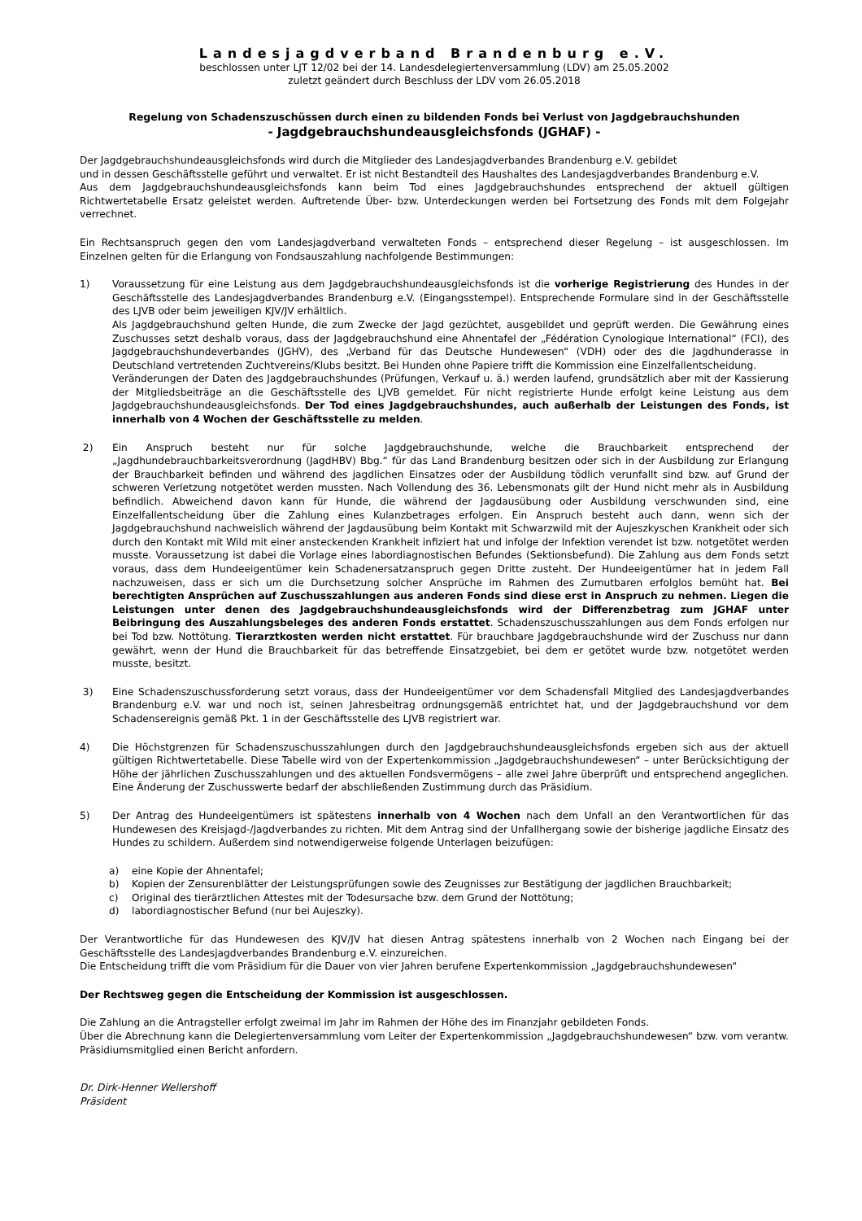Landesjagdverband Brandenburg e.V.
beschlossen unter LJT 12/02 bei der 14. Landesdelegiertenversammlung (LDV) am 25.05.2002
zuletzt geändert durch Beschluss der LDV vom 26.05.2018
Regelung von Schadenszuschüssen durch einen zu bildenden Fonds bei Verlust von Jagdgebrauchshunden
- Jagdgebrauchshundeausgleichsfonds (JGHAF) -
Der Jagdgebrauchshundeausgleichsfonds wird durch die Mitglieder des Landesjagdverbandes Brandenburg e.V. gebildet
und in dessen Geschäftsstelle geführt und verwaltet. Er ist nicht Bestandteil des Haushaltes des Landesjagdverbandes Brandenburg e.V.
Aus dem Jagdgebrauchshundeausgleichsfonds kann beim Tod eines Jagdgebrauchshundes entsprechend der aktuell gültigen Richtwertetabelle Ersatz geleistet werden. Auftretende Über- bzw. Unterdeckungen werden bei Fortsetzung des Fonds mit dem Folgejahr verrechnet.
Ein Rechtsanspruch gegen den vom Landesjagdverband verwalteten Fonds – entsprechend dieser Regelung – ist ausgeschlossen. Im Einzelnen gelten für die Erlangung von Fondsauszahlung nachfolgende Bestimmungen:
1) Voraussetzung für eine Leistung aus dem Jagdgebrauchshundeausgleichsfonds ist die vorherige Registrierung des Hundes in der Geschäftsstelle des Landesjagdverbandes Brandenburg e.V. (Eingangsstempel). Entsprechende Formulare sind in der Geschäftsstelle des LJVB oder beim jeweiligen KJV/JV erhältlich.
Als Jagdgebrauchshund gelten Hunde, die zum Zwecke der Jagd gezüchtet, ausgebildet und geprüft werden. Die Gewährung eines Zuschusses setzt deshalb voraus, dass der Jagdgebrauchshund eine Ahnentafel der „Fédération Cynologique International“ (FCI), des Jagdgebrauchshundeverbandes (JGHV), des „Verband für das Deutsche Hundewesen“ (VDH) oder des die Jagdhunderasse in Deutschland vertretenden Zuchtvereins/Klubs besitzt. Bei Hunden ohne Papiere trifft die Kommission eine Einzelfallentscheidung.
Veränderungen der Daten des Jagdgebrauchshundes (Prüfungen, Verkauf u. ä.) werden laufend, grundsätzlich aber mit der Kassierung der Mitgliedsbeiträge an die Geschäftsstelle des LJVB gemeldet. Für nicht registrierte Hunde erfolgt keine Leistung aus dem Jagdgebrauchshundeausgleichsfonds. Der Tod eines Jagdgebrauchshundes, auch außerhalb der Leistungen des Fonds, ist innerhalb von 4 Wochen der Geschäftsstelle zu melden.
2) Ein Anspruch besteht nur für solche Jagdgebrauchshunde, welche die Brauchbarkeit entsprechend der „Jagdhundebrauchbarkeitsverordnung (JagdHBV) Bbg.“ für das Land Brandenburg besitzen oder sich in der Ausbildung zur Erlangung der Brauchbarkeit befinden und während des jagdlichen Einsatzes oder der Ausbildung tödlich verunfallt sind bzw. auf Grund der schweren Verletzung notgetötet werden mussten. Nach Vollendung des 36. Lebensmonats gilt der Hund nicht mehr als in Ausbildung befindlich. Abweichend davon kann für Hunde, die während der Jagdausübung oder Ausbildung verschwunden sind, eine Einzelfallentscheidung über die Zahlung eines Kulanzbetrages erfolgen. Ein Anspruch besteht auch dann, wenn sich der Jagdgebrauchshund nachweislich während der Jagdausübung beim Kontakt mit Schwarzwild mit der Aujeszkyschen Krankheit oder sich durch den Kontakt mit Wild mit einer ansteckenden Krankheit infiziert hat und infolge der Infektion verendet ist bzw. notgetötet werden musste. Voraussetzung ist dabei die Vorlage eines labordiagnostischen Befundes (Sektionsbefund). Die Zahlung aus dem Fonds setzt voraus, dass dem Hundeeigentümer kein Schadenersatzanspruch gegen Dritte zusteht. Der Hundeeigentümer hat in jedem Fall nachzuweisen, dass er sich um die Durchsetzung solcher Ansprüche im Rahmen des Zumutbaren erfolglos bemüht hat. Bei berechtigten Ansprüchen auf Zuschusszahlungen aus anderen Fonds sind diese erst in Anspruch zu nehmen. Liegen die Leistungen unter denen des Jagdgebrauchshundeausgleichsfonds wird der Differenzbetrag zum JGHAF unter Beibringung des Auszahlungsbeleges des anderen Fonds erstattet. Schadenszuschusszahlungen aus dem Fonds erfolgen nur bei Tod bzw. Nottötung. Tierarztkosten werden nicht erstattet. Für brauchbare Jagdgebrauchshunde wird der Zuschuss nur dann gewährt, wenn der Hund die Brauchbarkeit für das betreffende Einsatzgebiet, bei dem er getötet wurde bzw. notgetötet werden musste, besitzt.
3) Eine Schadenszuschussforderung setzt voraus, dass der Hundeeigentümer vor dem Schadensfall Mitglied des Landesjagdverbandes Brandenburg e.V. war und noch ist, seinen Jahresbeitrag ordnungsgemäß entrichtet hat, und der Jagdgebrauchshund vor dem Schadensereignis gemäß Pkt. 1 in der Geschäftsstelle des LJVB registriert war.
4) Die Höchstgrenzen für Schadenszuschusszahlungen durch den Jagdgebrauchshundeausgleichsfonds ergeben sich aus der aktuell gültigen Richtwertetabelle. Diese Tabelle wird von der Expertenkommission „Jagdgebrauchshundewesen“ – unter Berücksichtigung der Höhe der jährlichen Zuschusszahlungen und des aktuellen Fondsvermögens – alle zwei Jahre überprüft und entsprechend angeglichen. Eine Änderung der Zuschusswerte bedarf der abschließenden Zustimmung durch das Präsidium.
5) Der Antrag des Hundeeigentümers ist spätestens innerhalb von 4 Wochen nach dem Unfall an den Verantwortlichen für das Hundewesen des Kreisjagd-/Jagdverbandes zu richten. Mit dem Antrag sind der Unfallhergang sowie der bisherige jagdliche Einsatz des Hundes zu schildern. Außerdem sind notwendigerweise folgende Unterlagen beizufügen:
a) eine Kopie der Ahnentafel;
b) Kopien der Zensurenblätter der Leistungsprüfungen sowie des Zeugnisses zur Bestätigung der jagdlichen Brauchbarkeit;
c) Original des tierärztlichen Attestes mit der Todesursache bzw. dem Grund der Nottötung;
d) labordiagnostischer Befund (nur bei Aujeszky).
Der Verantwortliche für das Hundewesen des KJV/JV hat diesen Antrag spätestens innerhalb von 2 Wochen nach Eingang bei der Geschäftsstelle des Landesjagdverbandes Brandenburg e.V. einzureichen.
Die Entscheidung trifft die vom Präsidium für die Dauer von vier Jahren berufene Expertenkommission „Jagdgebrauchshundewesen“
Der Rechtsweg gegen die Entscheidung der Kommission ist ausgeschlossen.
Die Zahlung an die Antragsteller erfolgt zweimal im Jahr im Rahmen der Höhe des im Finanzjahr gebildeten Fonds.
Über die Abrechnung kann die Delegiertenversammlung vom Leiter der Expertenkommission „Jagdgebrauchshundewesen“ bzw. vom verantw. Präsidiumsmitglied einen Bericht anfordern.
Dr. Dirk-Henner Wellershoff
Präsident